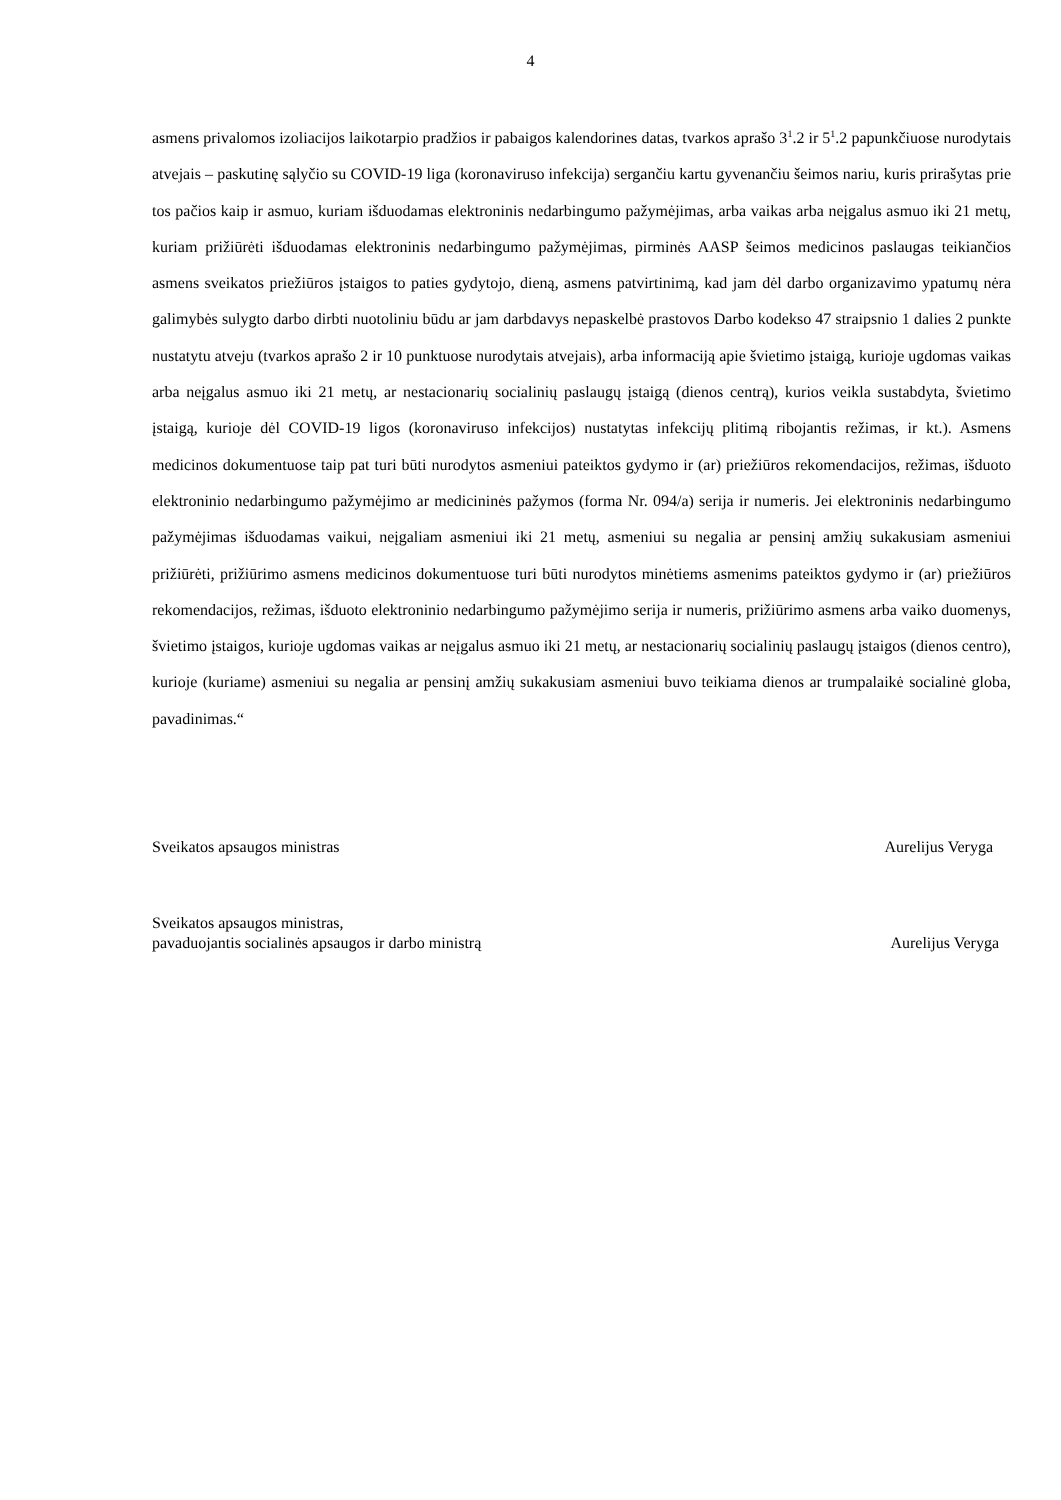4
asmens privalomos izoliacijos laikotarpio pradžios ir pabaigos kalendorines datas, tvarkos aprašo 3<sup>1</sup>.2 ir 5<sup>1</sup>.2 papunkčiuose nurodytais atvejais – paskutinę sąlyčio su COVID-19 liga (koronaviruso infekcija) sergančiu kartu gyvenančiu šeimos nariu, kuris prirašytas prie tos pačios kaip ir asmuo, kuriam išduodamas elektroninis nedarbingumo pažymėjimas, arba vaikas arba neįgalus asmuo iki 21 metų, kuriam prižiūrėti išduodamas elektroninis nedarbingumo pažymėjimas, pirminės AASP šeimos medicinos paslaugas teikiančios asmens sveikatos priežiūros įstaigos to paties gydytojo, dieną, asmens patvirtinimą, kad jam dėl darbo organizavimo ypatumų nėra galimybės sulygto darbo dirbti nuotoliniu būdu ar jam darbdavys nepaskelbė prastovos Darbo kodekso 47 straipsnio 1 dalies 2 punkte nustatytu atveju (tvarkos aprašo 2 ir 10 punktuose nurodytais atvejais), arba informaciją apie švietimo įstaigą, kurioje ugdomas vaikas arba neįgalus asmuo iki 21 metų, ar nestacionarių socialinių paslaugų įstaigą (dienos centrą), kurios veikla sustabdyta, švietimo įstaigą, kurioje dėl COVID-19 ligos (koronaviruso infekcijos) nustatytas infekcijų plitimą ribojantis režimas, ir kt.). Asmens medicinos dokumentuose taip pat turi būti nurodytos asmeniui pateiktos gydymo ir (ar) priežiūros rekomendacijos, režimas, išduoto elektroninio nedarbingumo pažymėjimo ar medicininės pažymos (forma Nr. 094/a) serija ir numeris. Jei elektroninis nedarbingumo pažymėjimas išduodamas vaikui, neįgaliam asmeniui iki 21 metų, asmeniui su negalia ar pensinį amžių sukakusiam asmeniui prižiūrėti, prižiūrimo asmens medicinos dokumentuose turi būti nurodytos minėtiems asmenims pateiktos gydymo ir (ar) priežiūros rekomendacijos, režimas, išduoto elektroninio nedarbingumo pažymėjimo serija ir numeris, prižiūrimo asmens arba vaiko duomenys, švietimo įstaigos, kurioje ugdomas vaikas ar neįgalus asmuo iki 21 metų, ar nestacionarių socialinių paslaugų įstaigos (dienos centro), kurioje (kuriame) asmeniui su negalia ar pensinį amžių sukakusiam asmeniui buvo teikiama dienos ar trumpalaikė socialinė globa, pavadinimas.“
Sveikatos apsaugos ministras Aurelijus Veryga
Sveikatos apsaugos ministras,
pavaduojantis socialinės apsaugos ir darbo ministrą Aurelijus Veryga